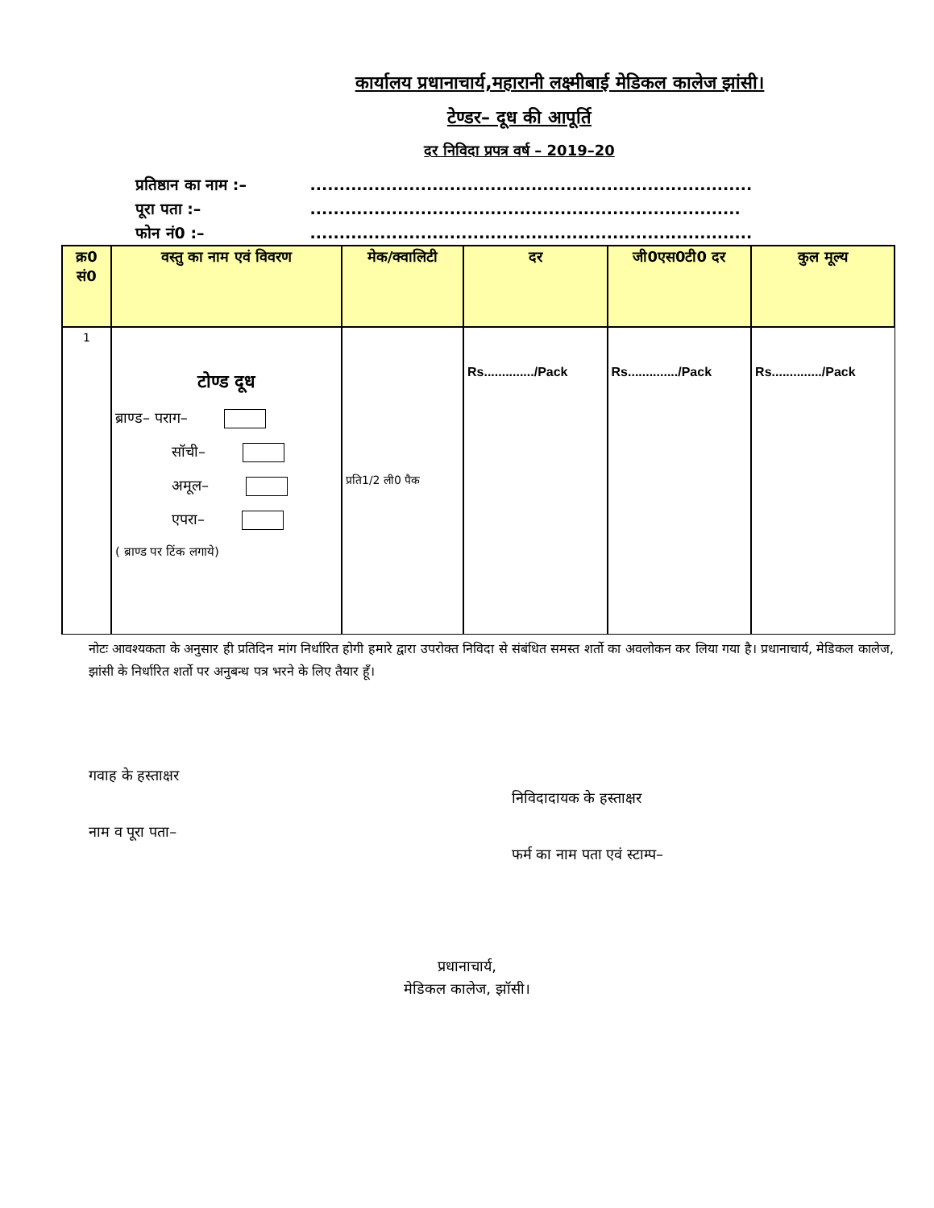कार्यालय प्रधानाचार्य,महारानी लक्ष्मीबाई मेडिकल कालेज झांसी।
टेण्डर– दूध की आपूर्ति
दर निविदा प्रपत्र वर्ष – 2019–20
प्रतिष्ठान का नाम :– ............................................................................
पूरा पता :– ..........................................................................
फोन नं0 :– ............................................................................
| क्र0 सं0 | वस्तु का नाम एवं विवरण | मेक/क्वालिटी | दर | जी0एस0टी0 दर | कुल मूल्य |
| --- | --- | --- | --- | --- | --- |
| 1 | टोण्ड दूध ब्राण्ड– पराग– सॉची– अमूल– एपरा– ( ब्राण्ड पर टिंक लगाये) | प्रति1/2 ली0 पैक | Rs............../Pack | Rs............../Pack | Rs............../Pack |
नोटः आवश्यकता के अनुसार ही प्रतिदिन मांग निर्धारित होगी हमारे द्वारा उपरोक्त निविदा से संबंधित समस्त शर्तो का अवलोकन कर लिया गया है। प्रधानाचार्य, मेडिकल कालेज, झांसी के निर्धारित शर्तो पर अनुबन्ध पत्र भरने के लिए तैयार हूँ।
गवाह के हस्ताक्षर
नाम व पूरा पता–
निविदादायक के हस्ताक्षर
फर्म का नाम पता एवं स्टाम्प–
प्रधानाचार्य,
मेडिकल कालेज, झॉसी।